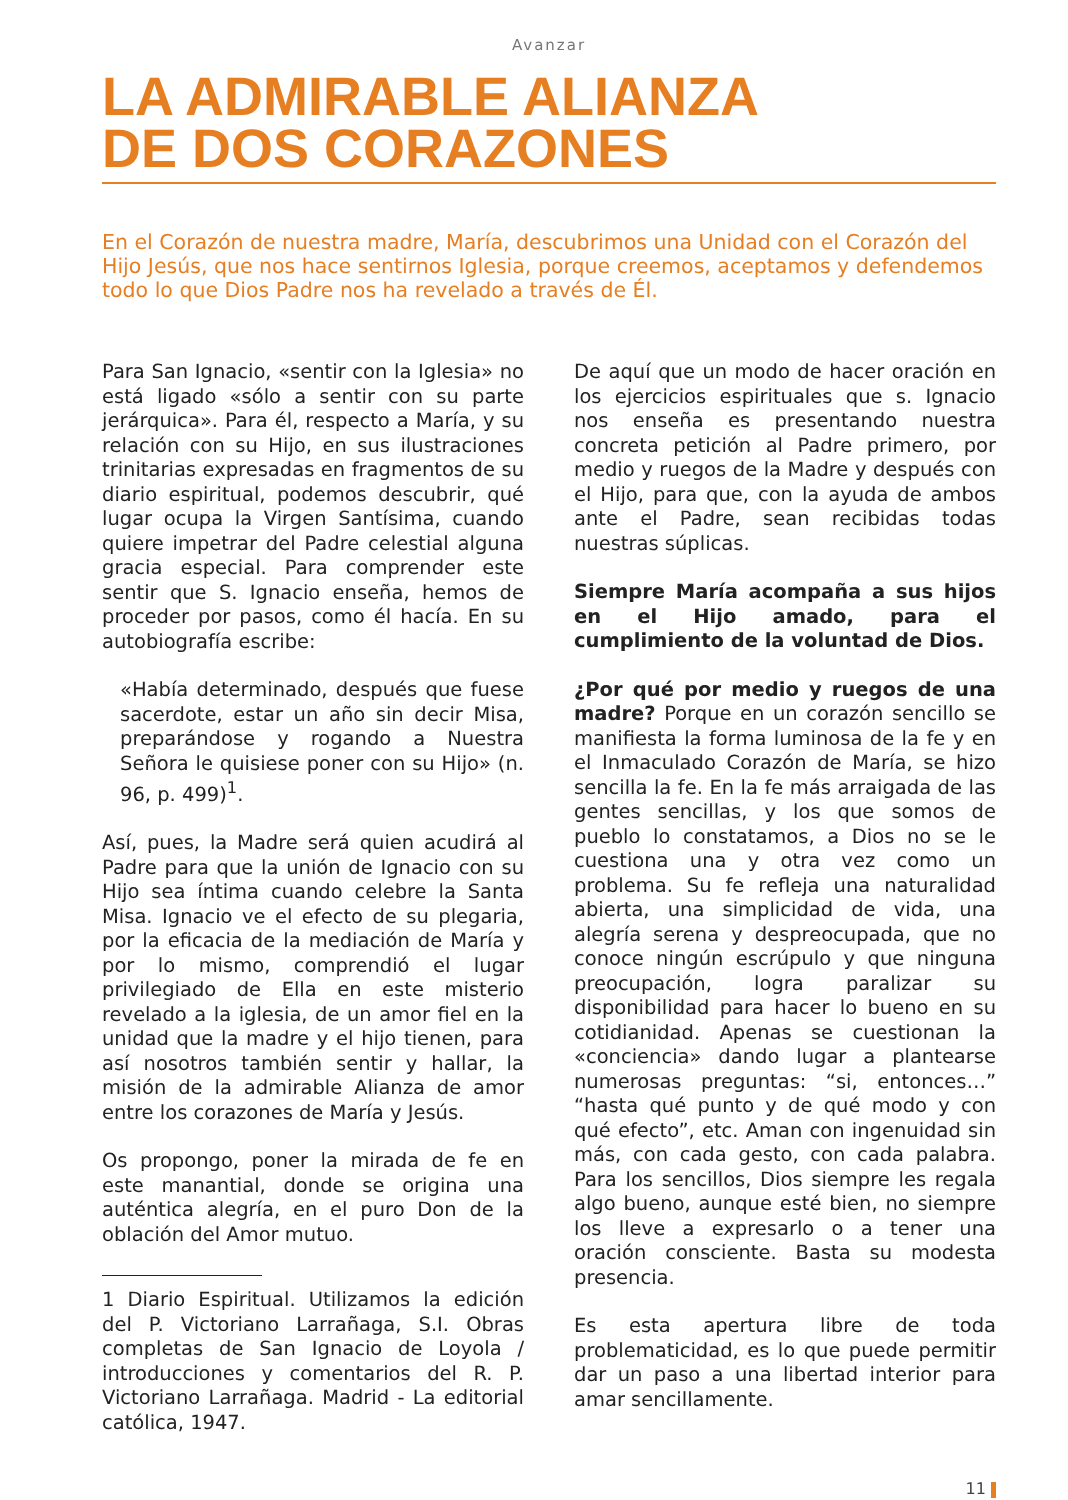Avanzar
LA ADMIRABLE ALIANZA
DE DOS CORAZONES
En el Corazón de nuestra madre, María, descubrimos una Unidad con el Corazón del Hijo Jesús, que nos hace sentirnos Iglesia, porque creemos, aceptamos y defendemos todo lo que Dios Padre nos ha revelado a través de Él.
Para San Ignacio, «sentir con la Iglesia» no está ligado «sólo a sentir con su parte jerárquica». Para él, respecto a María, y su relación con su Hijo, en sus ilustraciones trinitarias expresadas en fragmentos de su diario espiritual, podemos descubrir, qué lugar ocupa la Virgen Santísima, cuando quiere impetrar del Padre celestial alguna gracia especial. Para comprender este sentir que S. Ignacio enseña, hemos de proceder por pasos, como él hacía. En su autobiografía escribe:
«Había determinado, después que fuese sacerdote, estar un año sin decir Misa, preparándose y rogando a Nuestra Señora le quisiese poner con su Hijo» (n. 96, p. 499)<sup>1</sup>.
Así, pues, la Madre será quien acudirá al Padre para que la unión de Ignacio con su Hijo sea íntima cuando celebre la Santa Misa. Ignacio ve el efecto de su plegaria, por la eficacia de la mediación de María y por lo mismo, comprendió el lugar privilegiado de Ella en este misterio revelado a la iglesia, de un amor fiel en la unidad que la madre y el hijo tienen, para así nosotros también sentir y hallar, la misión de la admirable Alianza de amor entre los corazones de María y Jesús.
Os propongo, poner la mirada de fe en este manantial, donde se origina una auténtica alegría, en el puro Don de la oblación del Amor mutuo.
1 Diario Espiritual. Utilizamos la edición del P. Victoriano Larrañaga, S.I. Obras completas de San Ignacio de Loyola / introducciones y comentarios del R. P. Victoriano Larrañaga. Madrid - La editorial católica, 1947.
De aquí que un modo de hacer oración en los ejercicios espirituales que s. Ignacio nos enseña es presentando nuestra concreta petición al Padre primero, por medio y ruegos de la Madre y después con el Hijo, para que, con la ayuda de ambos ante el Padre, sean recibidas todas nuestras súplicas.
Siempre María acompaña a sus hijos en el Hijo amado, para el cumplimiento de la voluntad de Dios.
¿Por qué por medio y ruegos de una madre? Porque en un corazón sencillo se manifiesta la forma luminosa de la fe y en el Inmaculado Corazón de María, se hizo sencilla la fe. En la fe más arraigada de las gentes sencillas, y los que somos de pueblo lo constatamos, a Dios no se le cuestiona una y otra vez como un problema. Su fe refleja una naturalidad abierta, una simplicidad de vida, una alegría serena y despreocupada, que no conoce ningún escrúpulo y que ninguna preocupación, logra paralizar su disponibilidad para hacer lo bueno en su cotidianidad. Apenas se cuestionan la «conciencia» dando lugar a plantearse numerosas preguntas: “si, entonces…” “hasta qué punto y de qué modo y con qué efecto”, etc. Aman con ingenuidad sin más, con cada gesto, con cada palabra. Para los sencillos, Dios siempre les regala algo bueno, aunque esté bien, no siempre los lleve a expresarlo o a tener una oración consciente. Basta su modesta presencia.
Es esta apertura libre de toda problematicidad, es lo que puede permitir dar un paso a una libertad interior para amar sencillamente.
11